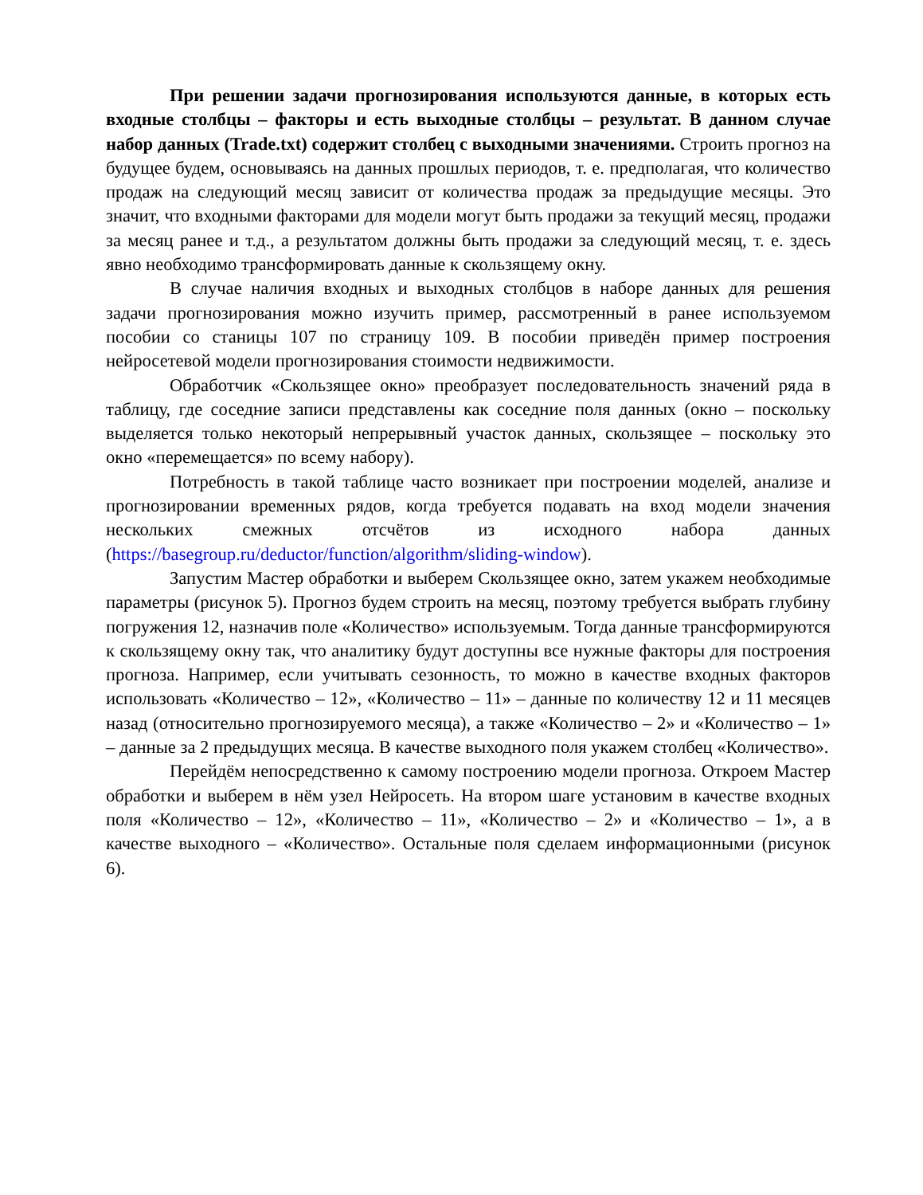При решении задачи прогнозирования используются данные, в которых есть входные столбцы – факторы и есть выходные столбцы – результат. В данном случае набор данных (Trade.txt) содержит столбец с выходными значениями. Строить прогноз на будущее будем, основываясь на данных прошлых периодов, т. е. предполагая, что количество продаж на следующий месяц зависит от количества продаж за предыдущие месяцы. Это значит, что входными факторами для модели могут быть продажи за текущий месяц, продажи за месяц ранее и т.д., а результатом должны быть продажи за следующий месяц, т. е. здесь явно необходимо трансформировать данные к скользящему окну.
В случае наличия входных и выходных столбцов в наборе данных для решения задачи прогнозирования можно изучить пример, рассмотренный в ранее используемом пособии со станицы 107 по страницу 109. В пособии приведён пример построения нейросетевой модели прогнозирования стоимости недвижимости.
Обработчик «Скользящее окно» преобразует последовательность значений ряда в таблицу, где соседние записи представлены как соседние поля данных (окно – поскольку выделяется только некоторый непрерывный участок данных, скользящее – поскольку это окно «перемещается» по всему набору).
Потребность в такой таблице часто возникает при построении моделей, анализе и прогнозировании временных рядов, когда требуется подавать на вход модели значения нескольких смежных отсчётов из исходного набора данных (https://basegroup.ru/deductor/function/algorithm/sliding-window).
Запустим Мастер обработки и выберем Скользящее окно, затем укажем необходимые параметры (рисунок 5). Прогноз будем строить на месяц, поэтому требуется выбрать глубину погружения 12, назначив поле «Количество» используемым. Тогда данные трансформируются к скользящему окну так, что аналитику будут доступны все нужные факторы для построения прогноза. Например, если учитывать сезонность, то можно в качестве входных факторов использовать «Количество – 12», «Количество – 11» – данные по количеству 12 и 11 месяцев назад (относительно прогнозируемого месяца), а также «Количество – 2» и «Количество – 1» – данные за 2 предыдущих месяца. В качестве выходного поля укажем столбец «Количество».
Перейдём непосредственно к самому построению модели прогноза. Откроем Мастер обработки и выберем в нём узел Нейросеть. На втором шаге установим в качестве входных поля «Количество – 12», «Количество – 11», «Количество – 2» и «Количество – 1», а в качестве выходного – «Количество». Остальные поля сделаем информационными (рисунок 6).